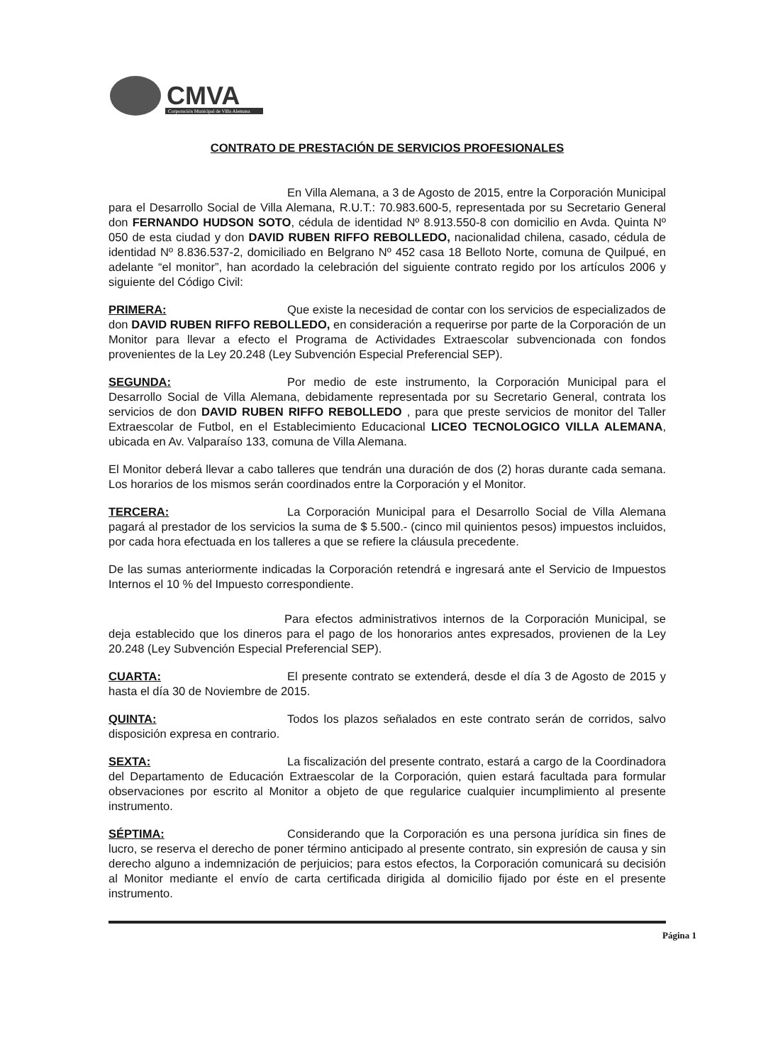CMVA
Corporación Municipal de Villa Alemana
CONTRATO DE PRESTACIÓN DE SERVICIOS PROFESIONALES
En Villa Alemana, a 3 de Agosto de 2015, entre la Corporación Municipal para el Desarrollo Social de Villa Alemana, R.U.T.: 70.983.600-5, representada por su Secretario General don FERNANDO HUDSON SOTO, cédula de identidad Nº 8.913.550-8 con domicilio en Avda. Quinta Nº 050 de esta ciudad y don DAVID RUBEN RIFFO REBOLLEDO, nacionalidad chilena, casado, cédula de identidad Nº 8.836.537-2, domiciliado en Belgrano Nº 452 casa 18 Belloto Norte, comuna de Quilpué, en adelante “el monitor”, han acordado la celebración del siguiente contrato regido por los artículos 2006 y siguiente del Código Civil:
PRIMERA: Que existe la necesidad de contar con los servicios de especializados de don DAVID RUBEN RIFFO REBOLLEDO, en consideración a requerirse por parte de la Corporación de un Monitor para llevar a efecto el Programa de Actividades Extraescolar subvencionada con fondos provenientes de la Ley 20.248 (Ley Subvención Especial Preferencial SEP).
SEGUNDA: Por medio de este instrumento, la Corporación Municipal para el Desarrollo Social de Villa Alemana, debidamente representada por su Secretario General, contrata los servicios de don DAVID RUBEN RIFFO REBOLLEDO , para que preste servicios de monitor del Taller Extraescolar de Futbol, en el Establecimiento Educacional LICEO TECNOLOGICO VILLA ALEMANA, ubicada en Av. Valparaíso 133, comuna de Villa Alemana.
El Monitor deberá llevar a cabo talleres que tendrán una duración de dos (2) horas durante cada semana. Los horarios de los mismos serán coordinados entre la Corporación y el Monitor.
TERCERA: La Corporación Municipal para el Desarrollo Social de Villa Alemana pagará al prestador de los servicios la suma de $ 5.500.- (cinco mil quinientos pesos) impuestos incluidos, por cada hora efectuada en los talleres a que se refiere la cláusula precedente.
De las sumas anteriormente indicadas la Corporación retendrá e ingresará ante el Servicio de Impuestos Internos el 10 % del Impuesto correspondiente.
Para efectos administrativos internos de la Corporación Municipal, se deja establecido que los dineros para el pago de los honorarios antes expresados, provienen de la Ley 20.248 (Ley Subvención Especial Preferencial SEP).
CUARTA: El presente contrato se extenderá, desde el día 3 de Agosto de 2015 y hasta el día 30 de Noviembre de 2015.
QUINTA: Todos los plazos señalados en este contrato serán de corridos, salvo disposición expresa en contrario.
SEXTA: La fiscalización del presente contrato, estará a cargo de la Coordinadora del Departamento de Educación Extraescolar de la Corporación, quien estará facultada para formular observaciones por escrito al Monitor a objeto de que regularice cualquier incumplimiento al presente instrumento.
SÉPTIMA: Considerando que la Corporación es una persona jurídica sin fines de lucro, se reserva el derecho de poner término anticipado al presente contrato, sin expresión de causa y sin derecho alguno a indemnización de perjuicios; para estos efectos, la Corporación comunicará su decisión al Monitor mediante el envío de carta certificada dirigida al domicilio fijado por éste en el presente instrumento.
Página 1